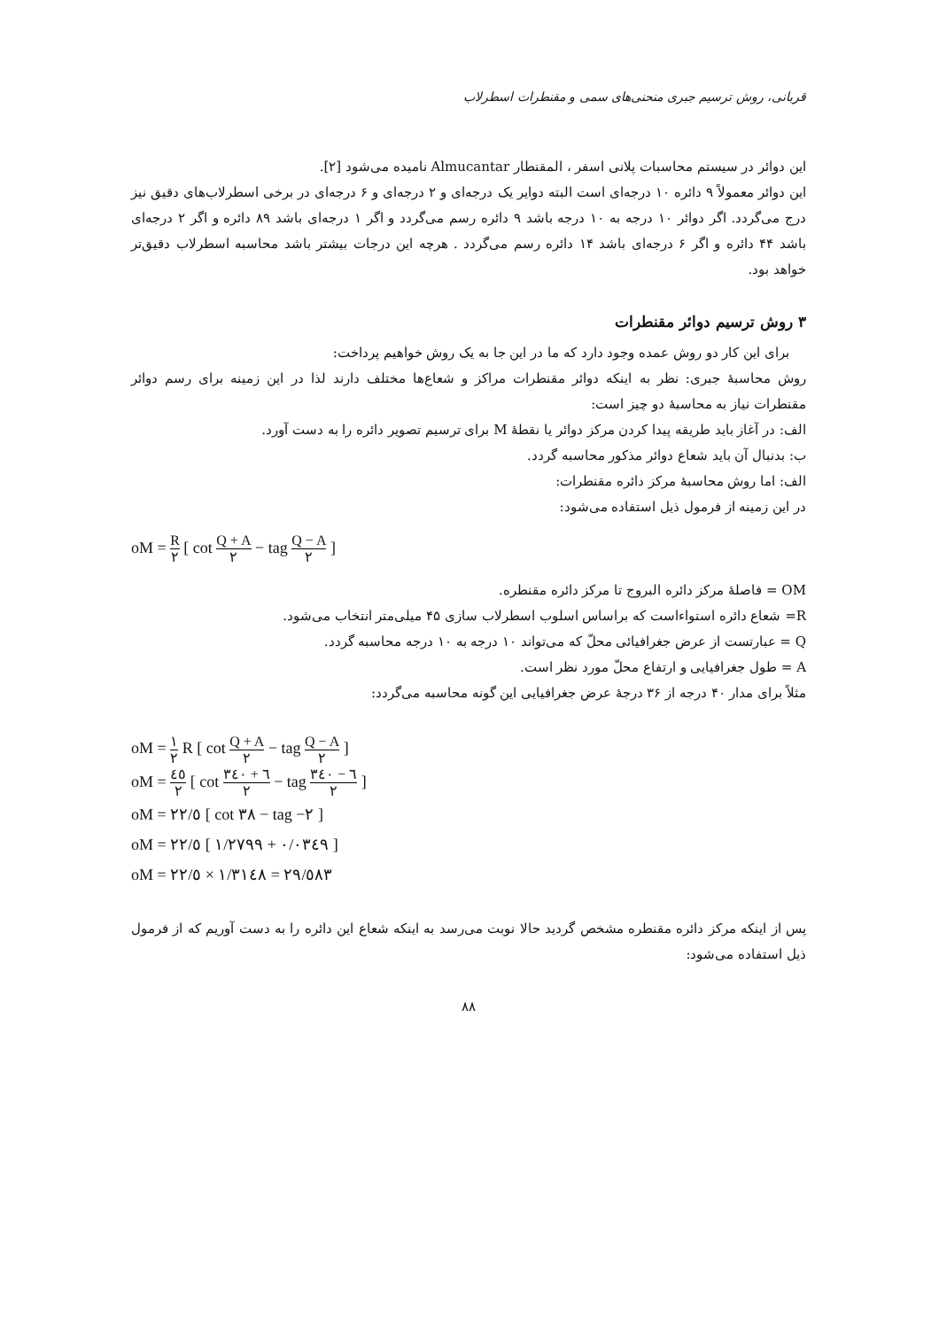قربانی، روش ترسیم جبری منحنی‌های سمی و مقنطرات اسطرلاب
این دوائر در سیستم محاسبات پلانی اسفر ، المقنطار Almucantar نامیده می‌شود [۲].
این دوائر معمولاً ۹ دائره ۱۰ درجه‌ای است البته دوایر یک درجه‌ای و ۲ درجه‌ای و ۶ درجه‌ای در برخی اسطرلاب‌های دقیق نیز درج می‌گردد. اگر دوائر ۱۰ درجه به ۱۰ درجه باشد ۹ دائره رسم می‌گردد و اگر ۱ درجه‌ای باشد ۸۹ دائره و اگر ۲ درجه‌ای باشد ۴۴ دائره و اگر ۶ درجه‌ای باشد ۱۴ دائره رسم می‌گردد . هرچه این درجات بیشتر باشد محاسبه اسطرلاب دقیق‌تر خواهد بود.
۳ روش ترسیم دوائر مقنطرات
برای این کار دو روش عمده وجود دارد که ما در این جا به یک روش خواهیم پرداخت:
روش محاسبهٔ جبری: نظر به اینکه دوائر مقنطرات مراکز و شعاع‌ها مختلف دارند لذا در این زمینه برای رسم دوائر مقنطرات نیاز به محاسبهٔ دو چیز است:
الف: در آغاز باید طریقه پیدا کردن مرکز دوائر یا نقطهٔ M برای ترسیم تصویر دائره را به دست آورد.
ب: بدنبال آن باید شعاع دوائر مذکور محاسبه گردد.
الف: اما روش محاسبهٔ مرکز دائره مقنطرات:
در این زمینه از فرمول ذیل استفاده می‌شود:
oM = R ۲ [ cot Q + A ۲ − tag Q − A ۲ ]
OM = فاصلهٔ مرکز دائره البروج تا مرکز دائره مقنطره.
R= شعاع دائره استواءاست که براساس اسلوب اسطرلاب سازی ۴۵ میلی‌متر انتخاب می‌شود.
Q = عبارتست از عرض جغرافیائی محلّ که می‌تواند ۱۰ درجه به ۱۰ درجه محاسبه گردد.
A = طول جغرافیایی و ارتفاع محلّ مورد نظر است.
مثلاً برای مدار ۴۰ درجه از ۳۶ درجهٔ عرض جغرافیایی این گونه محاسبه می‌گردد:
oM = ۱ ۲ R [ cot Q + A ۲ − tag Q − A ۲ ]
oM = ٤٥ ۲ [ cot ۳٦ + ٤٠ ۲ − tag ۳٦ − ٤٠ ۲ ]
oM = ۲۲/٥ [ cot ۳۸ − tag −۲ ]
oM = ۲۲/٥ [ ۱/۲۷۹۹ + ٠/٠۳٤۹ ]
oM = ۲۲/٥ × ۱/۳۱٤۸ = ۲۹/٥۸۳
پس از اینکه مرکز دائره مقنطره مشخص گردید حالا نوبت می‌رسد به اینکه شعاع این دائره را به دست آوریم که از فرمول ذیل استفاده می‌شود:
۸۸